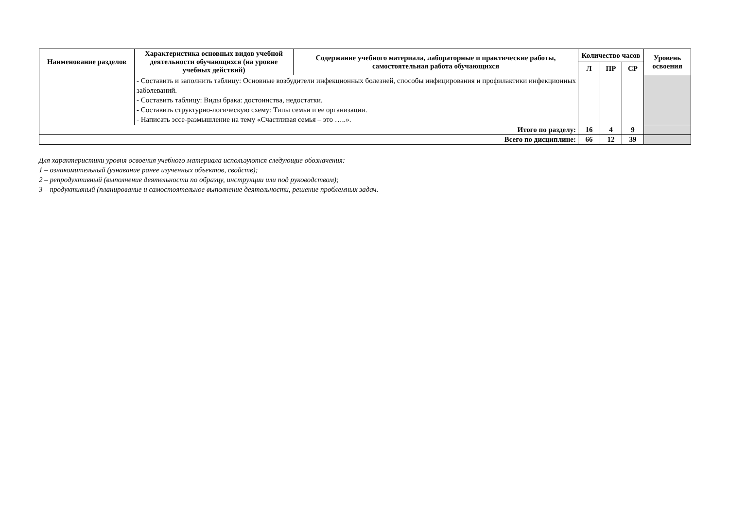| Наименование разделов | Характеристика основных видов учебной деятельности обучающихся (на уровне учебных действий) | Содержание учебного материала, лабораторные и практические работы, самостоятельная работа обучающихся | Количество часов | | | Уровень освоения |
| --- | --- | --- | --- | --- | --- | --- |
| | | | Л | ПР | СР | |
| | - Составить и заполнить таблицу: Основные возбудители инфекционных болезней, способы инфицирования и профилактики инфекционных заболеваний. - Составить таблицу: Виды брака: достоинства, недостатки. - Составить структурно-логическую схему: Типы семьи и ее организации. - Написать эссе-размышление на тему «Счастливая семья – это …..». | | | | | |
| Итого по разделу: | | | 16 | 4 | 9 | |
| Всего по дисциплине: | | | 66 | 12 | 39 | |
Для характеристики уровня освоения учебного материала используются следующие обозначения:
1 – ознакомительный (узнавание ранее изученных объектов, свойств);
2 – репродуктивный (выполнение деятельности по образцу, инструкции или под руководством);
3 – продуктивный (планирование и самостоятельное выполнение деятельности, решение проблемных задач.